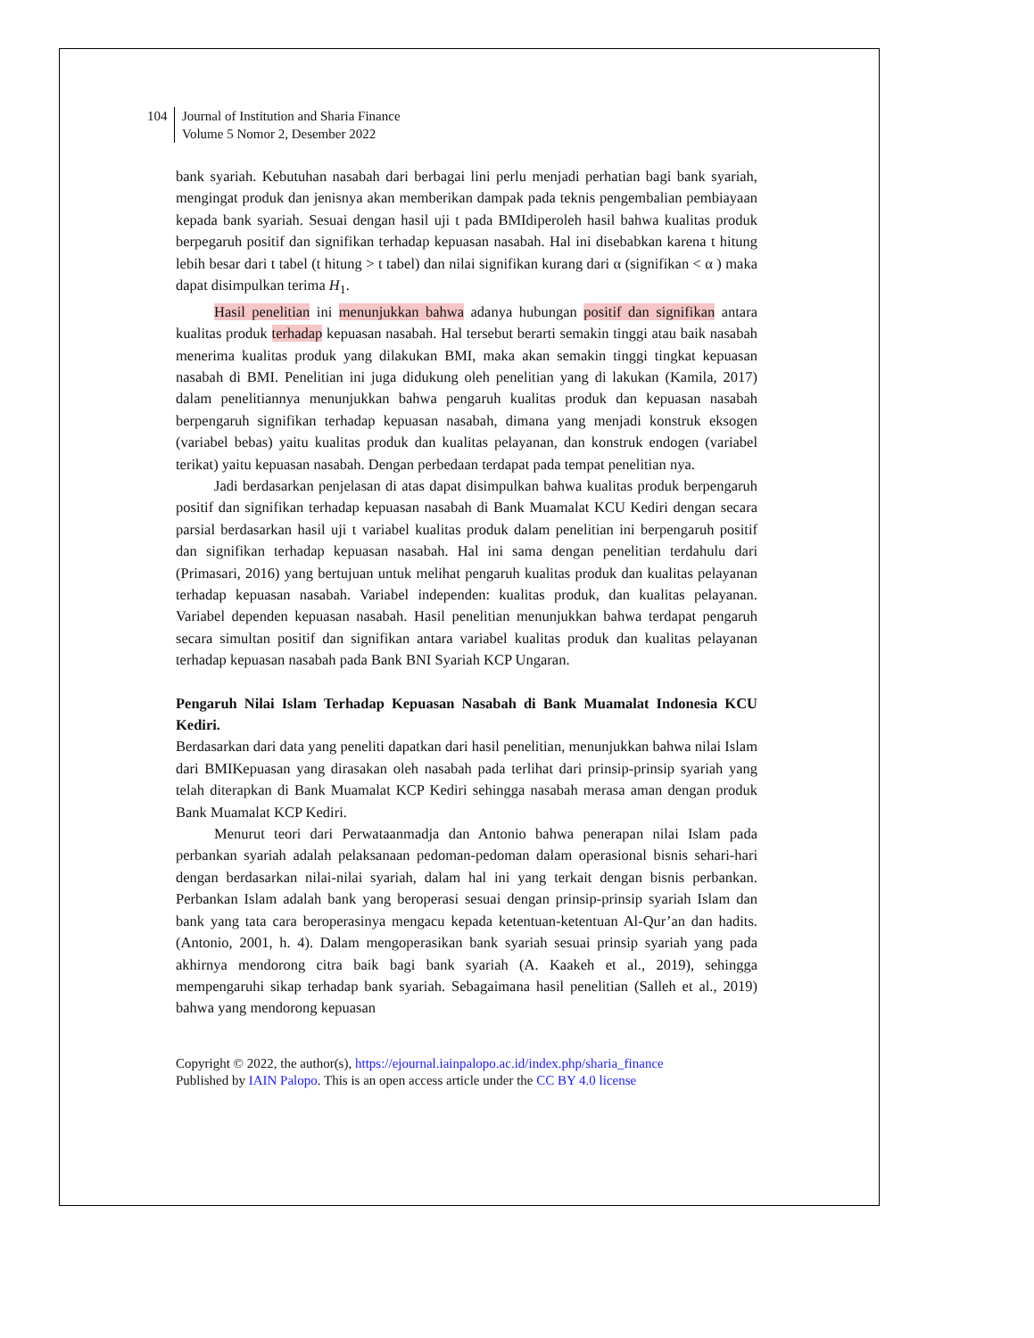104
Journal of Institution and Sharia Finance
Volume 5 Nomor 2, Desember 2022
bank syariah. Kebutuhan nasabah dari berbagai lini perlu menjadi perhatian bagi bank syariah, mengingat produk dan jenisnya akan memberikan dampak pada teknis pengembalian pembiayaan kepada bank syariah. Sesuai dengan hasil uji t pada BMIdiperoleh hasil bahwa kualitas produk berpegaruh positif dan signifikan terhadap kepuasan nasabah. Hal ini disebabkan karena t hitung lebih besar dari t tabel (t hitung > t tabel) dan nilai signifikan kurang dari α (signifikan < α ) maka dapat disimpulkan terima H<sub>1</sub>.
Hasil penelitian ini menunjukkan bahwa adanya hubungan positif dan signifikan antara kualitas produk terhadap kepuasan nasabah. Hal tersebut berarti semakin tinggi atau baik nasabah menerima kualitas produk yang dilakukan BMI, maka akan semakin tinggi tingkat kepuasan nasabah di BMI. Penelitian ini juga didukung oleh penelitian yang di lakukan (Kamila, 2017) dalam penelitiannya menunjukkan bahwa pengaruh kualitas produk dan kepuasan nasabah berpengaruh signifikan terhadap kepuasan nasabah, dimana yang menjadi konstruk eksogen (variabel bebas) yaitu kualitas produk dan kualitas pelayanan, dan konstruk endogen (variabel terikat) yaitu kepuasan nasabah. Dengan perbedaan terdapat pada tempat penelitian nya.
Jadi berdasarkan penjelasan di atas dapat disimpulkan bahwa kualitas produk berpengaruh positif dan signifikan terhadap kepuasan nasabah di Bank Muamalat KCU Kediri dengan secara parsial berdasarkan hasil uji t variabel kualitas produk dalam penelitian ini berpengaruh positif dan signifikan terhadap kepuasan nasabah. Hal ini sama dengan penelitian terdahulu dari (Primasari, 2016) yang bertujuan untuk melihat pengaruh kualitas produk dan kualitas pelayanan terhadap kepuasan nasabah. Variabel independen: kualitas produk, dan kualitas pelayanan. Variabel dependen kepuasan nasabah. Hasil penelitian menunjukkan bahwa terdapat pengaruh secara simultan positif dan signifikan antara variabel kualitas produk dan kualitas pelayanan terhadap kepuasan nasabah pada Bank BNI Syariah KCP Ungaran.
Pengaruh Nilai Islam Terhadap Kepuasan Nasabah di Bank Muamalat Indonesia KCU Kediri.
Berdasarkan dari data yang peneliti dapatkan dari hasil penelitian, menunjukkan bahwa nilai Islam dari BMIKepuasan yang dirasakan oleh nasabah pada terlihat dari prinsip-prinsip syariah yang telah diterapkan di Bank Muamalat KCP Kediri sehingga nasabah merasa aman dengan produk Bank Muamalat KCP Kediri.
Menurut teori dari Perwataanmadja dan Antonio bahwa penerapan nilai Islam pada perbankan syariah adalah pelaksanaan pedoman-pedoman dalam operasional bisnis sehari-hari dengan berdasarkan nilai-nilai syariah, dalam hal ini yang terkait dengan bisnis perbankan. Perbankan Islam adalah bank yang beroperasi sesuai dengan prinsip-prinsip syariah Islam dan bank yang tata cara beroperasinya mengacu kepada ketentuan-ketentuan Al-Qur’an dan hadits.(Antonio, 2001, h. 4). Dalam mengoperasikan bank syariah sesuai prinsip syariah yang pada akhirnya mendorong citra baik bagi bank syariah (A. Kaakeh et al., 2019), sehingga mempengaruhi sikap terhadap bank syariah. Sebagaimana hasil penelitian (Salleh et al., 2019) bahwa yang mendorong kepuasan
Copyright © 2022, the author(s), https://ejournal.iainpalopo.ac.id/index.php/sharia_finance
Published by IAIN Palopo. This is an open access article under the CC BY 4.0 license